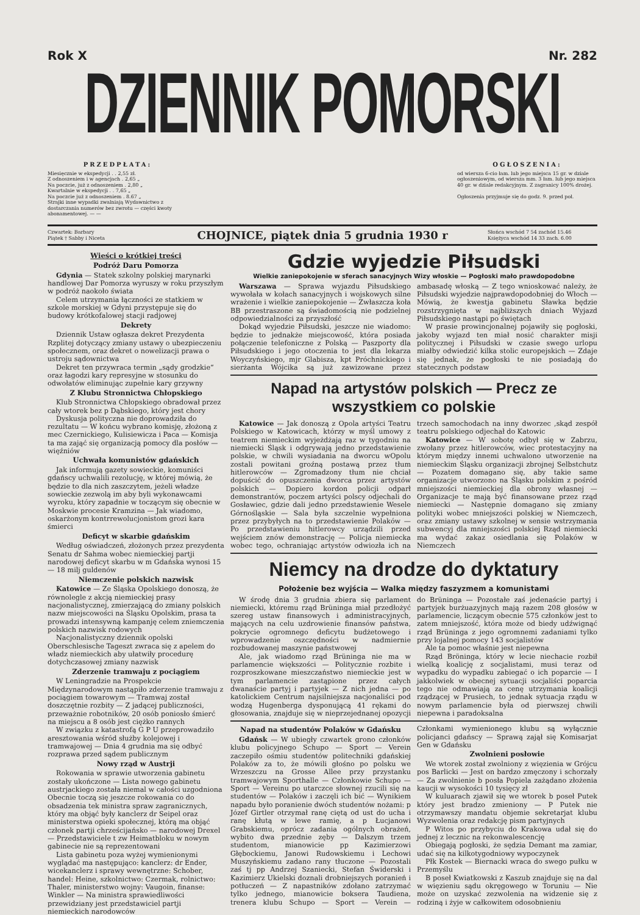Rok X Nr. 282
DZIENNIK POMORSKI
PRZEDPŁATA:
Miesięcznie w ekspedycji . . 2,55 zł.
Z odnoszeniem i w agencjach . 2,65 „
Na poczcie, już z odnoszeniem . 2,80 „
Kwartalnie w ekspedycji . . 7,65 „
Na poczcie już z odnoszeniem . 8.67 „
Strajki inne wypadki zwalniają Wydawnictwo z dostarczania numerów bez zwrotu — części kwoty abonamentowej. — —
OGŁOSZENIA:
od wiersza 6-cio łam. lub jego miejsca 15 gr. w dziale ogłoszeniowym, od wiersza mm. 3 łam. lub jego miejsca 40 gr. w dziale redakcyjnym. Z zagranicy 100% drożej.
Ogłoszenia przyjmuje się do godz. 9. przed poł.
Czwartek: Barbary
Piątek † Sabby i Niceta
CHOJNICE, piątek dnia 5 grudnia 1930 r
Słońca wschód 7 54 zachód 15.46
Księżyca wschód 14 33 zach. 6.00
Wieści o krótkiej treści
Podróż Daru Pomorza
Gdynia — Statek szkolny polskiej marynarki handlowej Dar Pomorza wyruszy w roku przyszłym w podróż naokoło świata
Celem utrzymania łączności ze statkiem w szkole morskiej w Gdyni przystępuje się do budowy krótkofalowej stacji radjowej
Dekrety
Dziennik Ustaw ogłasza dekret Prezydenta Rzplitej dotyczący zmiany ustawy o ubezpieczeniu społecznem, oraz dekret o nowelizacji prawa o ustroju sądownictwa
Dekret ten przywraca termin „sądy grodzkie“ oraz łagodzi kary represyjne w stosunku do odwołatów eliminując zupełnie kary grzywny
Z Klubu Stronnictwa Chłopskiego
Klub Stronnictwa Chłopskiego obradował przez cały wtorek bez p Dąbskiego, który jest chory
Dyskusja polityczna nie doprowadziła do rezultatu — W końcu wybrano komisję, złożoną z mec Czernickiego, Kulisiewicza i Paca — Komisja ta ma zająć się organizacją pomocy dla posłów — więźniów
Uchwała komunistów gdańskich
Jak informują gazety sowieckie, komuniści gdańscy uchwalili rezolucję, w której mówią, że będzie to dla nich zaszczytem, jeżeli władze sowieckie zezwolą im aby byli wykonawcami wyroku, który zapadnie w toczącym się obecnie w Moskwie procesie Kramzina — Jak wiadomo, oskarżonym kontrrewolucjonistom grozi kara śmierci
Deficyt w skarbie gdańskim
Według oświadczeń, złożonych przez prezydenta Senatu dr Sahma wobec niemieckiej partji narodowej deficyt skarbu w m Gdańska wynosi 15 — 18 milj guldenów
Niemczenie polskich nazwisk
Katowice — Ze Śląska Opolskiego donoszą, że równolegle z akcją niemieckiej prasy nacjonalistycznej, zmierzającą do zmiany polskich nazw miejscowości na Śląsku Opolskim, prasa ta prowadzi intensywną kampanję celem zniemczenia polskich nazwisk rodowych
Nacjonalistyczny dziennik opolski Oberschlesische Tageszt zwraca się z apelem do władz niemieckich aby ułatwiły procedurę dotychczasowej zmiany nazwisk
Zderzenie tramwaju z pociągiem
W Leningradzie na Prospekcie Międzynarodowym nastąpiło zderzenie tramwaju z pociągiem towarowym — Tramwaj został doszczętnie rozbity — Z jadącej publiczności, przeważnie robotników, 20 osób poniosło śmierć na miejscu a 8 osób jest ciężko rannych
W związku z katastrofą G P U przeprowadziło aresztowania wśród służby kolejowej i tramwajowej — Dnia 4 grudnia ma się odbyć rozprawa przed sądem publicznym
Nowy rząd w Austrji
Rokowania w sprawie utworzenia gabinetu zostały ukończone — Lista nowego gabinetu austrjackiego została niemal w całości uzgodniona Obecnie toczą się jeszcze rokowania co do obsadzenia tek ministra spraw zagranicznych, który ma objąć były kanclerz dr Seipel oraz ministerstwa opieki społecznej, którą ma objąć członek partji chrześcijańsko — narodowej Drexel — Przedstawiciele t zw Heimatbloku w nowym gabinecie nie są reprezentowani
Lista gabinetu poza wyżej wymienionymi wyglądać ma następująco: kanclerz: dr Ender, wicekanclerz i sprawy wewnętrzne: Schober, handel: Heine, szkolnictwo: Czermak, rolnictwo: Thaler, ministerstwo wojny: Vaugoin, finanse: Winkler — Na ministra sprawiedliwości przewidziany jest przedstawiciel partji niemieckich narodowców
Gdzie wyjedzie Piłsudski
Wielkie zaniepokojenie w sferach sanacyjnych Wizy włoskie — Pogłoski mało prawdopodobne
Warszawa — Sprawa wyjazdu Piłsudskiego wywołała w kołach sanacyjnych i wojskowych silne wrażenie i wielkie zaniepokojenie — Zwłaszcza koła BB przestraszone są świadomością nie podzielnej odpowiedzialności za przyszłość
Dokąd wyjedzie Piłsudski, jeszcze nie wiadomo: będzie to jednakże miejscowość, która posiada połączenie telefoniczne z Polską — Paszporty dla Piłsudskiego i jego otoczenia to jest dla lekarza Woyczyńskiego, mjr Glabisza, kpt Próchnickiego i sierżanta Wójcika są już zawizowane przez ambasadę włoską — Z tego wnioskować należy, że Piłsudski wyjedzie najprawdopodobniej do Włoch — Mówią, że kwestja gabinetu Sławka będzie rozstrzygnięta w najbliższych dniach Wyjazd Piłsudskiego nastąpi po świętach
W prasie prowincjonalnej pojawiły się pogłoski, jakoby wyjazd ten miał nosić charakter misji politycznej i Piłsudski w czasie swego urlopu miałby odwiedzić kilka stolic europejskich — Zdaje się jednak, że pogłoski te nie posiadają do statecznych podstaw
Napad na artystów polskich — Precz ze wszystkiem co polskie
Katowice — Jak donoszą z Opola artyści Teatru Polskiego w Katowicach, którzy w myśl umowy z teatrem niemieckim wyjeżdżają raz w tygodniu na niemiecki Śląsk i odgrywają jedno przedstawienie polskie, w chwili wysiadania na dworcu wOpolu zostali powitani groźną postawą przez tłum hitlerowców — Zgromadzony tłum nie chciał dopuścić do opuszczenia dworca przez artystów polskich — Dopiero kordon policji odparł demonstrantów, poczem artyści polscy odjechali do Gosławiec, gdzie dali jedno przedstawienie Wesele Górnośląskie — Sala była szczelnie wypełniona przez przybyłych na to przedstawienie Polaków — Po przedstawieniu hitlerowcy urządzili przed wejściem znów demonstrację — Policja niemiecka wobec tego, ochraniając artystów odwiozła ich na trzech samochodach na inny dworzec ,skąd zespół teatru polskiego odjechał do Katowic
Katowice — W sobotę odbył się w Zabrzu, zwołany przez hitlerowców, wiec protestacyjny na którym między innemi uchwalono utworzenie na niemieckim Śląsku organizacji zbrojnej Selbstchutz — Pozatem domagano się, aby takie same organizacje utworzono na Śląsku polskim z pośród mniejszości niemieckiej dla obrony własnej — Organizacje te mają być finansowane przez rząd niemiecki — Następnie domagano się zmiany polityki wobec mniejszości polskiej w Niemczech, oraz zmiany ustawy szkolnej w sensie wstrzymania subwencyj dla mniejszości polskiej Rząd niemiecki ma wydać zakaz osiedlania się Polaków w Niemczech
Niemcy na drodze do dyktatury
Położenie bez wyjścia — Walka między faszyzmem a komunistami
W środę dnia 3 grudnia zbiera się parlament niemiecki, któremu rząd Brüninga miał przedłożyć szereg ustaw finansowych i administracyjnych, mających na celu uzdrowienie finansów państwa, pokrycie ogromnego deficytu budżetowego i wprowadzenie oszczędności w nadmiernie rozbudowanej maszynie państwowej
Ale, jak wiadomo rząd Brüninga nie ma w parlamencie większości — Politycznie rozbite i rozproszkowane mieszczaństwo niemieckie jest w tym parlamencie zastąpione przez całych dwanaście partyj i partyjek — Z nich jedna — po katolickiem Centrum najsilniejsza nacjonaliści pod wodzą Hugenberga dysponującą 41 rękami do głosowania, znajduje się w nieprzejednanej opozycji do Brüninga — Pozostałe zaś jedenaście partyj i partyjek burżuazyjnych mają razem 208 głosów w parlamencie, liczącym obecnie 575 członków jest to zatem mniejszość, która może od biedy udźwignąć rząd Brüninga z jego ogromnemi zadaniami tylko przy lojalnej pomocy 143 socjalistów
Ale ta pomoc właśnie jest niepewna
Rząd Bröninga, który w lecie niechacie rozbił wielką koalicję z socjalistami, musi teraz od wypadku do wypadku zabiegać o ich poparcie — I jakkolwiek w obecnej sytuacji socjaliści poparcia tego nie odmawiają za cenę utrzymania koalicji rządzącej w Prusiech, to jednak sytuacja rządu w nowym parlamencie była od pierwszej chwili niepewna i paradoksalna
Napad na studentów Polaków w Gdańsku
Gdańsk — W ubiegły czwartek grono członków klubu policyjnego Schupo — Sport — Verein zaczepiło ośmiu studentów politechniki gdańskiej Polaków za to, że mówili głośno po polsku we Wrzeszczu na Grosse Allee przy przystanku tramwajowym Sporthalle — Członkowie Schupo — Sport — Vereinu po utarczce słownej rzucili się na studentów — Polaków i zaczęli ich bić — Wynikiem napadu było poranienie dwóch studentów nożami: p Józef Girtler otrzymał ranę ciętą od ust do ucha i ranę kłutą w lewe ramię, a p Łucjanowi Grabskiemu, oprócz zadania ogólnych obrażeń, wybito dwa przednie zęby — Dalszym trzem studentom, mianowicie pp Kazimierzowi Głębockiemu, Janowi Rudowskiemu i Lechowi Muszyńskiemu zadano rany tłuczone — Pozostali zaś tj pp Andrzej Szaniecki, Stefan Świderski i Kazimierz Ukielski doznali drobniejszych poranień i potłuczeń — Z napastników zdołano zatrzymać tylko jednego, mianowicie boksera Taudiena, trenera klubu Schupo — Sport — Verein — Członkami wymienionego klubu są wyłącznie policjanci gdańscy — Sprawą zajął się Komisarjat Gen w Gdańsku
Zwolnieni posłowie
We wtorek został zwolniony z więzienia w Grójcu pos Barlicki — Jest on bardzo zmęczony i schorzały — Za zwolnienie b posła Popiela zażądano złożenia kaucji w wysokości 10 tysięcy zł
W kuluarach zjawił się we wtorek b poseł Putek który jest bradzo zmieniony — P Putek nie otrzymawszy mandatu objemie sekretarjat klubu Wyzwolenia oraz redakcję pism partyjnych
P Witos po przybyciu do Krakowa udał się do jednej z lecznic na rekonwalescencję
Obiegają pogłoski, że sędzia Demant ma zamiar, udać się na kilkotygodniowy wypoczynek
Płk Kostek — Biernacki wraca do swego pułku w Przemyślu
B poseł Kwiatkowski z Kaszub znajduje się na dal w więzieniu sądu okręgowego w Toruniu — Nie może on uzyskać zezwolenia na widzenie się z rodziną i żyje w całkowitem odosobnieniu